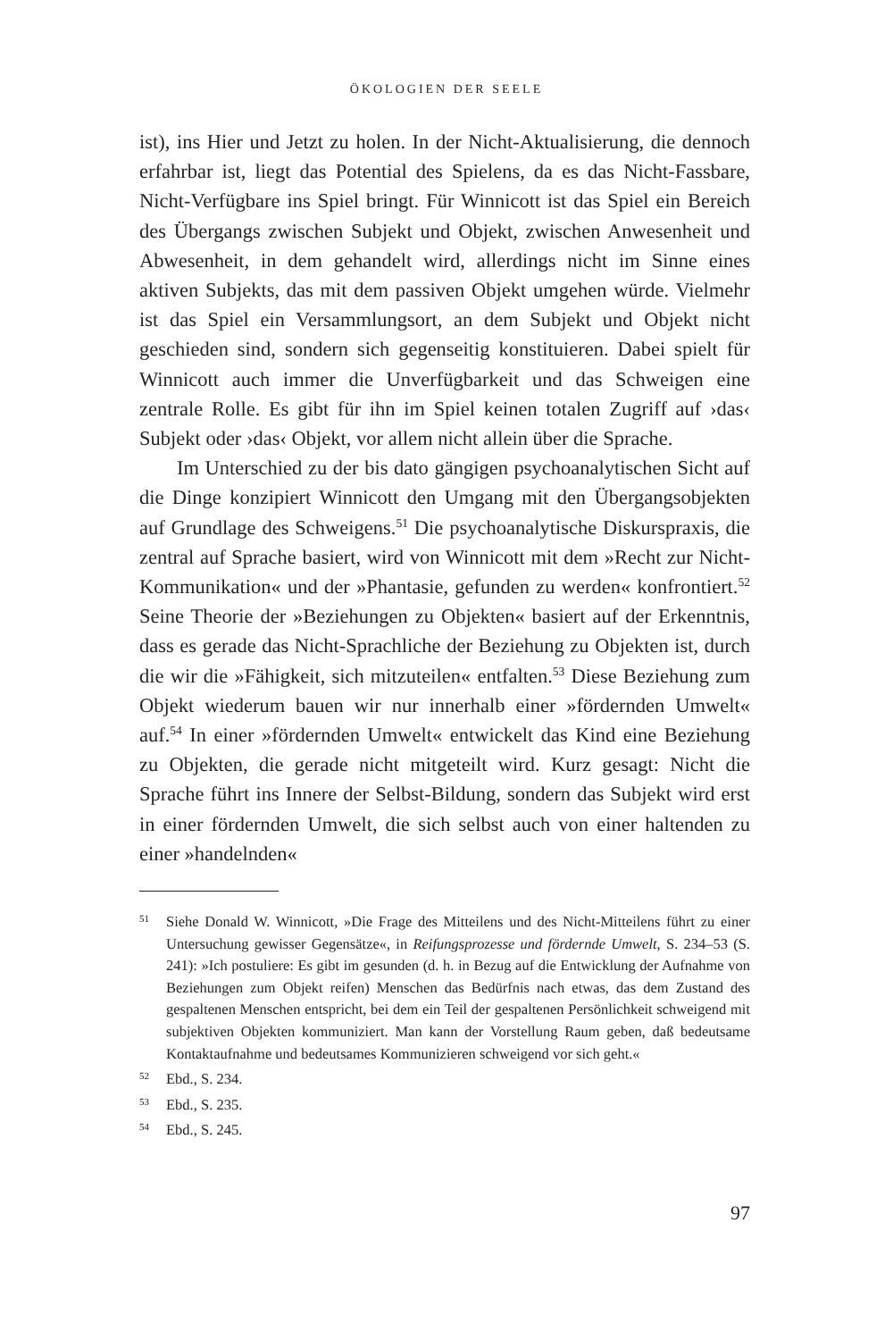ÖKOLOGIEN DER SEELE
ist), ins Hier und Jetzt zu holen. In der Nicht-Aktualisierung, die dennoch erfahrbar ist, liegt das Potential des Spielens, da es das Nicht-Fassbare, Nicht-Verfügbare ins Spiel bringt. Für Winnicott ist das Spiel ein Bereich des Übergangs zwischen Subjekt und Objekt, zwischen Anwesenheit und Abwesenheit, in dem gehandelt wird, allerdings nicht im Sinne eines aktiven Subjekts, das mit dem passiven Objekt umgehen würde. Vielmehr ist das Spiel ein Versammlungsort, an dem Subjekt und Objekt nicht geschieden sind, sondern sich gegenseitig konstituieren. Dabei spielt für Winnicott auch immer die Unverfügbarkeit und das Schweigen eine zentrale Rolle. Es gibt für ihn im Spiel keinen totalen Zugriff auf ›das‹ Subjekt oder ›das‹ Objekt, vor allem nicht allein über die Sprache.
Im Unterschied zu der bis dato gängigen psychoanalytischen Sicht auf die Dinge konzipiert Winnicott den Umgang mit den Übergangsobjekten auf Grundlage des Schweigens.<sup>51</sup> Die psychoanalytische Diskurspraxis, die zentral auf Sprache basiert, wird von Winnicott mit dem »Recht zur Nicht-Kommunikation« und der »Phantasie, gefunden zu werden« konfrontiert.<sup>52</sup> Seine Theorie der »Beziehungen zu Objekten« basiert auf der Erkenntnis, dass es gerade das Nicht-Sprachliche der Beziehung zu Objekten ist, durch die wir die »Fähigkeit, sich mitzuteilen« entfalten.<sup>53</sup> Diese Beziehung zum Objekt wiederum bauen wir nur innerhalb einer »fördernden Umwelt« auf.<sup>54</sup> In einer »fördernden Umwelt« entwickelt das Kind eine Beziehung zu Objekten, die gerade nicht mitgeteilt wird. Kurz gesagt: Nicht die Sprache führt ins Innere der Selbst-Bildung, sondern das Subjekt wird erst in einer fördernden Umwelt, die sich selbst auch von einer haltenden zu einer »handelnden«
51 Siehe Donald W. Winnicott, »Die Frage des Mitteilens und des Nicht-Mitteilens führt zu einer Untersuchung gewisser Gegensätze«, in Reifungsprozesse und fördernde Umwelt, S. 234–53 (S. 241): »Ich postuliere: Es gibt im gesunden (d. h. in Bezug auf die Entwicklung der Aufnahme von Beziehungen zum Objekt reifen) Menschen das Bedürfnis nach etwas, das dem Zustand des gespaltenen Menschen entspricht, bei dem ein Teil der gespaltenen Persönlichkeit schweigend mit subjektiven Objekten kommuniziert. Man kann der Vorstellung Raum geben, daß bedeutsame Kontaktaufnahme und bedeutsames Kommunizieren schweigend vor sich geht.«
52 Ebd., S. 234.
53 Ebd., S. 235.
54 Ebd., S. 245.
97